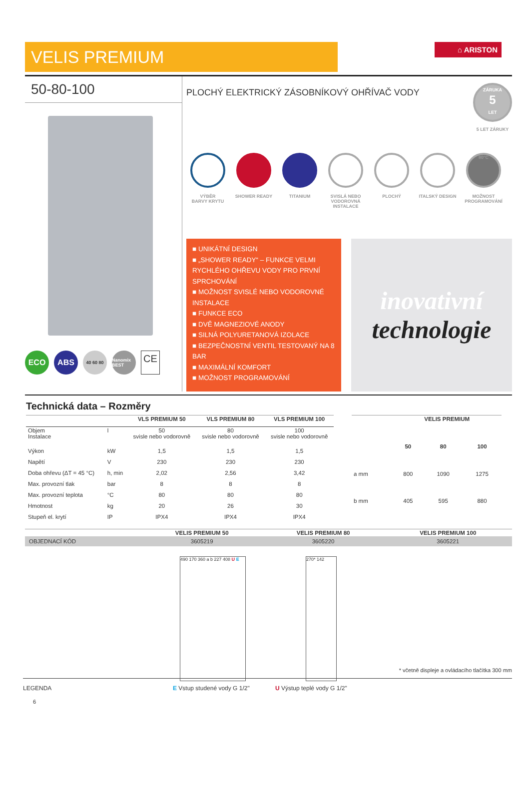VELIS PREMIUM
⌂ ARISTON
50-80-100
ECO ABS
40 60 80 Nanomix BEST
CE
PLOCHÝ ELEKTRICKÝ ZÁSOBNÍKOVÝ OHŘÍVAČ VODY
ZÁRUKA
5
LET
5 LET ZÁRUKY
VÝBĚR
BARVY KRYTU
SHOWER READY TITANIUM SVISLÁ NEBO
VODOROVNÁ
INSTALACE
PLOCHÝ ITALSKÝ DESIGN
80°C
MOŽNOST
PROGRAMOVÁNÍ
■ UNIKÁTNÍ DESIGN
■ „SHOWER READY“ – FUNKCE VELMI RYCHLÉHO OHŘEVU VODY PRO PRVNÍ SPRCHOVÁNÍ
■ MOŽNOST SVISLÉ NEBO VODOROVNÉ INSTALACE
■ FUNKCE ECO
■ DVĚ MAGNEZIOVÉ ANODY
■ SILNÁ POLYURETANOVÁ IZOLACE
■ BEZPEČNOSTNÍ VENTIL TESTOVANÝ NA 8 BAR
■ MAXIMÁLNÍ KOMFORT
■ MOŽNOST PROGRAMOVÁNÍ
inovativní
technologie
Technická data – Rozměry
| | | VLS PREMIUM 50 | VLS PREMIUM 80 | VLS PREMIUM 100 |
| --- | --- | --- | --- | --- |
| Objem Instalace | l | 50 svisle nebo vodorovně | 80 svisle nebo vodorovně | 100 svisle nebo vodorovně |
| Výkon | kW | 1,5 | 1,5 | 1,5 |
| Napětí | V | 230 | 230 | 230 |
| Doba ohřevu (ΔT = 45 °C) | h, min | 2,02 | 2,56 | 3,42 |
| Max. provozní tlak | bar | 8 | 8 | 8 |
| Max. provozní teplota | °C | 80 | 80 | 80 |
| Hmotnost | kg | 20 | 26 | 30 |
| Stupeň el. krytí | IP | IPX4 | IPX4 | IPX4 |
| | VELIS PREMIUM | | |
| --- | --- | --- | --- |
| | 50 | 80 | 100 |
| a mm | 800 | 1090 | 1275 |
| b mm | 405 | 595 | 880 |
| | VELIS PREMIUM 50 | VELIS PREMIUM 80 | VELIS PREMIUM 100 |
| --- | --- | --- | --- |
| OBJEDNACÍ KÓD | 3605219 | 3605220 | 3605221 |
490 170 360 a b 227 408 U E
270* 142
* včetně displeje a ovládacího tlačítka 300 mm
LEGENDA E Vstup studené vody G 1/2" U Výstup teplé vody G 1/2"
6